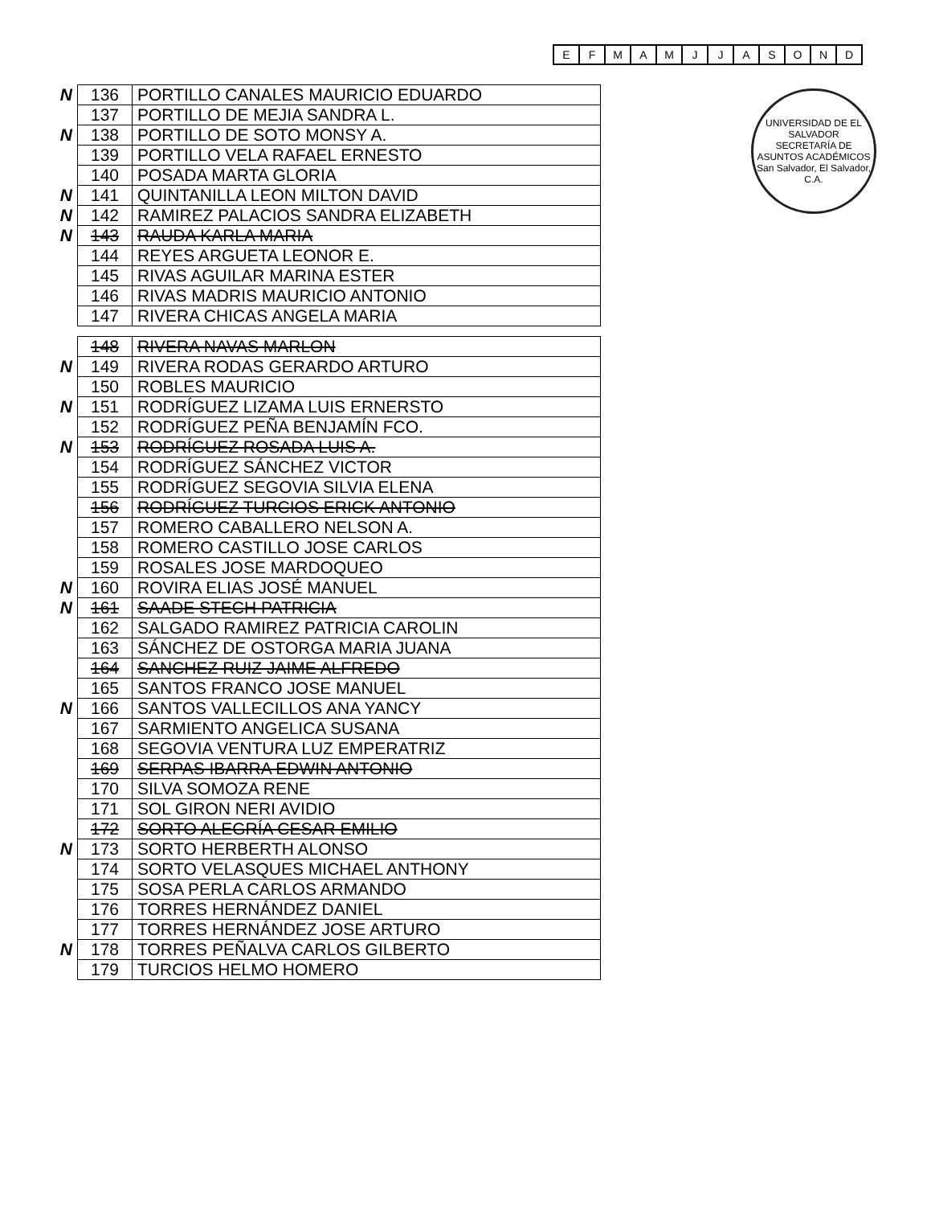| E | F | M | A | M | J | J | A | S | O | N | D |
UNIVERSIDAD DE EL SALVADOR
SECRETARÍA DE ASUNTOS ACADÉMICOS
San Salvador, El Salvador, C.A.
| N | 136 | PORTILLO CANALES MAURICIO EDUARDO |
| | 137 | PORTILLO DE MEJIA SANDRA L. |
| N | 138 | PORTILLO DE SOTO MONSY A. |
| | 139 | PORTILLO VELA RAFAEL ERNESTO |
| | 140 | POSADA MARTA GLORIA |
| N | 141 | QUINTANILLA LEON MILTON DAVID |
| N | 142 | RAMIREZ PALACIOS SANDRA ELIZABETH |
| N | 143 | RAUDA KARLA MARIA |
| | 144 | REYES ARGUETA LEONOR E. |
| | 145 | RIVAS AGUILAR MARINA ESTER |
| | 146 | RIVAS MADRIS MAURICIO ANTONIO |
| | 147 | RIVERA CHICAS ANGELA MARIA |
| | 148 | RIVERA NAVAS MARLON |
| N | 149 | RIVERA RODAS GERARDO ARTURO |
| | 150 | ROBLES MAURICIO |
| N | 151 | RODRÍGUEZ LIZAMA LUIS ERNERSTO |
| | 152 | RODRÍGUEZ PEÑA BENJAMÍN FCO. |
| N | 153 | RODRÍGUEZ ROSADA LUIS A. |
| | 154 | RODRÍGUEZ SÁNCHEZ VICTOR |
| | 155 | RODRÍGUEZ SEGOVIA SILVIA ELENA |
| | 156 | RODRÍGUEZ TURCIOS ERICK ANTONIO |
| | 157 | ROMERO CABALLERO NELSON A. |
| | 158 | ROMERO CASTILLO JOSE CARLOS |
| | 159 | ROSALES JOSE MARDOQUEO |
| N | 160 | ROVIRA ELIAS JOSÉ MANUEL |
| N | 161 | SAADE STECH PATRICIA |
| | 162 | SALGADO RAMIREZ PATRICIA CAROLIN |
| | 163 | SÁNCHEZ DE OSTORGA MARIA JUANA |
| | 164 | SANCHEZ RUIZ JAIME ALFREDO |
| | 165 | SANTOS FRANCO JOSE MANUEL |
| N | 166 | SANTOS VALLECILLOS ANA YANCY |
| | 167 | SARMIENTO ANGELICA SUSANA |
| | 168 | SEGOVIA VENTURA LUZ EMPERATRIZ |
| | 169 | SERPAS IBARRA EDWIN ANTONIO |
| | 170 | SILVA SOMOZA RENE |
| | 171 | SOL GIRON NERI AVIDIO |
| | 172 | SORTO ALEGRÍA CESAR EMILIO |
| N | 173 | SORTO HERBERTH ALONSO |
| | 174 | SORTO VELASQUES MICHAEL ANTHONY |
| | 175 | SOSA PERLA CARLOS ARMANDO |
| | 176 | TORRES HERNÁNDEZ DANIEL |
| | 177 | TORRES HERNÁNDEZ JOSE ARTURO |
| N | 178 | TORRES PEÑALVA CARLOS GILBERTO |
| | 179 | TURCIOS HELMO HOMERO |